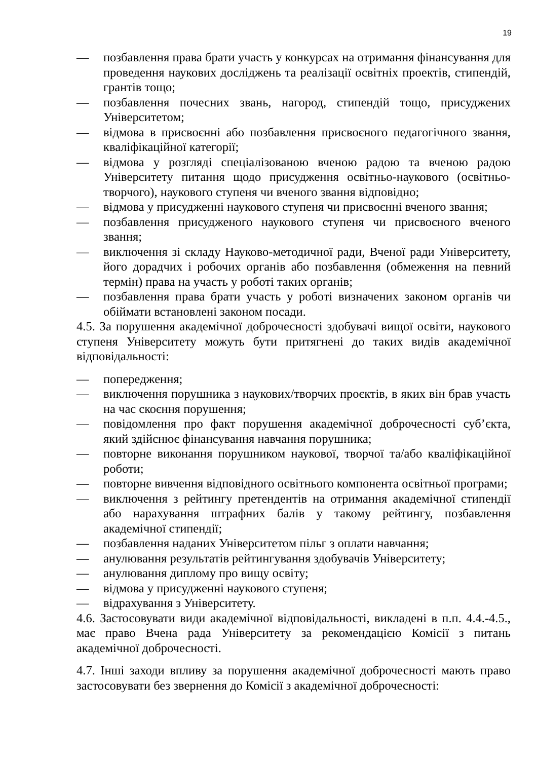19
— позбавлення права брати участь у конкурсах на отримання фінансування для проведення наукових досліджень та реалізації освітніх проектів, стипендій, грантів тощо;
— позбавлення почесних звань, нагород, стипендій тощо, присуджених Університетом;
— відмова в присвоєнні або позбавлення присвоєного педагогічного звання, кваліфікаційної категорії;
— відмова у розгляді спеціалізованою вченою радою та вченою радою Університету питання щодо присудження освітньо-наукового (освітньо-творчого), наукового ступеня чи вченого звання відповідно;
— відмова у присудженні наукового ступеня чи присвоєнні вченого звання;
— позбавлення присудженого наукового ступеня чи присвоєного вченого звання;
— виключення зі складу Науково-методичної ради, Вченої ради Університету, його дорадчих і робочих органів або позбавлення (обмеження на певний термін) права на участь у роботі таких органів;
— позбавлення права брати участь у роботі визначених законом органів чи обіймати встановлені законом посади.
4.5. За порушення академічної доброчесності здобувачі вищої освіти, наукового ступеня Університету можуть бути притягнені до таких видів академічної відповідальності:
— попередження;
— виключення порушника з наукових/творчих проєктів, в яких він брав участь на час скоєння порушення;
— повідомлення про факт порушення академічної доброчесності суб’єкта, який здійснює фінансування навчання порушника;
— повторне виконання порушником наукової, творчої та/або кваліфікаційної роботи;
— повторне вивчення відповідного освітнього компонента освітньої програми;
— виключення з рейтингу претендентів на отримання академічної стипендії або нарахування штрафних балів у такому рейтингу, позбавлення академічної стипендії;
— позбавлення наданих Університетом пільг з оплати навчання;
— анулювання результатів рейтингування здобувачів Університету;
— анулювання диплому про вищу освіту;
— відмова у присудженні наукового ступеня;
— відрахування з Університету.
4.6. Застосовувати види академічної відповідальності, викладені в п.п. 4.4.-4.5., має право Вчена рада Університету за рекомендацією Комісії з питань академічної доброчесності.
4.7. Інші заходи впливу за порушення академічної доброчесності мають право застосовувати без звернення до Комісії з академічної доброчесності: